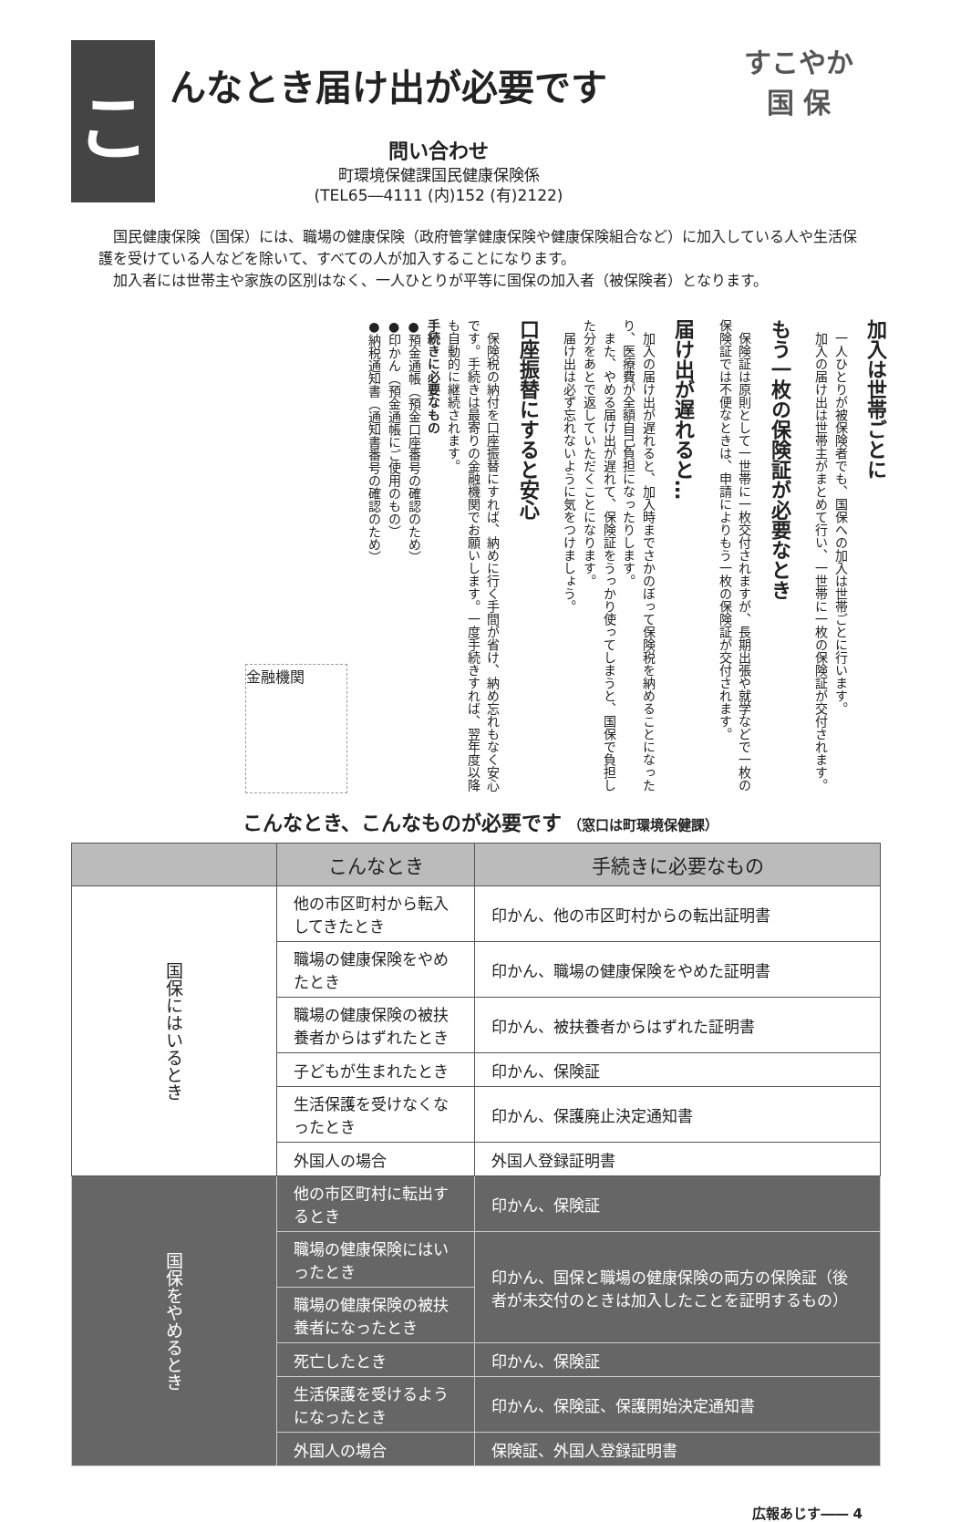こ
んなとき届け出が必要です
問い合わせ
町環境保健課国民健康保険係
(TEL65―4111 (内)152 (有)2122)
すこやか
国 保
　国民健康保険（国保）には、職場の健康保険（政府管掌健康保険や健康保険組合など）に加入している人や生活保護を受けている人などを除いて、すべての人が加入することになります。
　加入者には世帯主や家族の区別はなく、一人ひとりが平等に国保の加入者（被保険者）となります。
加入は世帯ごとに
　一人ひとりが被保険者でも、国保への加入は世帯ごとに行います。
　加入の届け出は世帯主がまとめて行い、一世帯に一枚の保険証が交付されます。
もう一枚の保険証が必要なとき
　保険証は原則として一世帯に一枚交付されますが、長期出張や就学などで一枚の保険証では不便なときは、申請によりもう一枚の保険証が交付されます。
届け出が遅れると…
　加入の届け出が遅れると、加入時までさかのぼって保険税を納めることになったり、医療費が全額自己負担になったりします。
　また、やめる届け出が遅れて、保険証をうっかり使ってしまうと、国保で負担した分をあとで返していただくことになります。
　届け出は必ず忘れないように気をつけましょう。
口座振替にすると安心
　保険税の納付を口座振替にすれば、納めに行く手間が省け、納め忘れもなく安心です。手続きは最寄りの金融機関でお願いします。一度手続きすれば、翌年度以降も自動的に継続されます。
手続きに必要なもの
●預金通帳（預金口座番号の確認のため）
●印かん（預金通帳にご使用のもの）
●納税通知書（通知書番号の確認のため）
金融機関
こんなとき、こんなものが必要です （窓口は町環境保健課）
| | こんなとき | 手続きに必要なもの |
| --- | --- | --- |
| 国保にはいるとき | 他の市区町村から転入してきたとき | 印かん、他の市区町村からの転出証明書 |
| | 職場の健康保険をやめたとき | 印かん、職場の健康保険をやめた証明書 |
| | 職場の健康保険の被扶養者からはずれたとき | 印かん、被扶養者からはずれた証明書 |
| | 子どもが生まれたとき | 印かん、保険証 |
| | 生活保護を受けなくなったとき | 印かん、保護廃止決定通知書 |
| | 外国人の場合 | 外国人登録証明書 |
| 国保をやめるとき | 他の市区町村に転出するとき | 印かん、保険証 |
| | 職場の健康保険にはいったとき | 印かん、国保と職場の健康保険の両方の保険証（後者が未交付のときは加入したことを証明するもの） |
| | 職場の健康保険の被扶養者になったとき | |
| | 死亡したとき | 印かん、保険証 |
| | 生活保護を受けるようになったとき | 印かん、保険証、保護開始決定通知書 |
| | 外国人の場合 | 保険証、外国人登録証明書 |
広報あじす―― 4